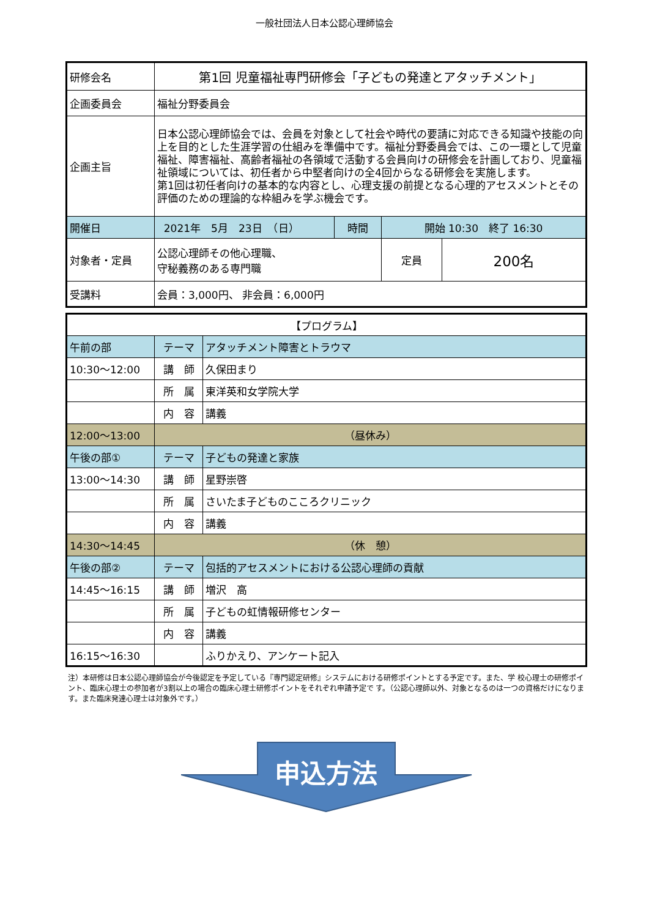一般社団法人日本公認心理師協会
| 研修会名 | 第1回 児童福祉専門研修会「子どもの発達とアタッチメント」 | | | |
| 企画委員会 | 福祉分野委員会 | | | |
| 企画主旨 | 日本公認心理師協会では、会員を対象として社会や時代の要請に対応できる知識や技能の向上を目的とした生涯学習の仕組みを準備中です。福祉分野委員会では、この一環として児童福祉、障害福祉、高齢者福祉の各領域で活動する会員向けの研修会を計画しており、児童福祉領域については、初任者から中堅者向けの全4回からなる研修会を実施します。 第1回は初任者向けの基本的な内容とし、心理支援の前提となる心理的アセスメントとその評価のための理論的な枠組みを学ぶ機会です。 | | | |
| 開催日 | 2021年 5月 23日 （日） | 時間 | 開始 10:30 終了 16:30 | |
| 対象者・定員 | 公認心理師その他心理職、 守秘義務のある専門職 | | 定員 | 200名 |
| 受講料 | 会員：3,000円、 非会員：6,000円 | | | |
| 【プログラム】 | | |
| 午前の部 | テーマ | アタッチメント障害とトラウマ |
| 10:30～12:00 | 講 師 | 久保田まり |
| | 所 属 | 東洋英和女学院大学 |
| | 内 容 | 講義 |
| 12:00～13:00 | （昼休み） | |
| 午後の部① | テーマ | 子どもの発達と家族 |
| 13:00～14:30 | 講 師 | 星野崇啓 |
| | 所 属 | さいたま子どものこころクリニック |
| | 内 容 | 講義 |
| 14:30～14:45 | （休 憩） | |
| 午後の部② | テーマ | 包括的アセスメントにおける公認心理師の貢献 |
| 14:45～16:15 | 講 師 | 増沢 高 |
| | 所 属 | 子どもの虹情報研修センター |
| | 内 容 | 講義 |
| 16:15～16:30 | | ふりかえり、アンケート記入 |
注）本研修は日本公認心理師協会が今後認定を予定している『専門認定研修』システムにおける研修ポイントとする予定です。また、学 校心理士の研修ポイント、臨床心理士の参加者が3割以上の場合の臨床心理士研修ポイントをそれぞれ申請予定で す。（公認心理師以外、対象となるのは一つの資格だけになります。また臨床発達心理士は対象外です。）
申込方法